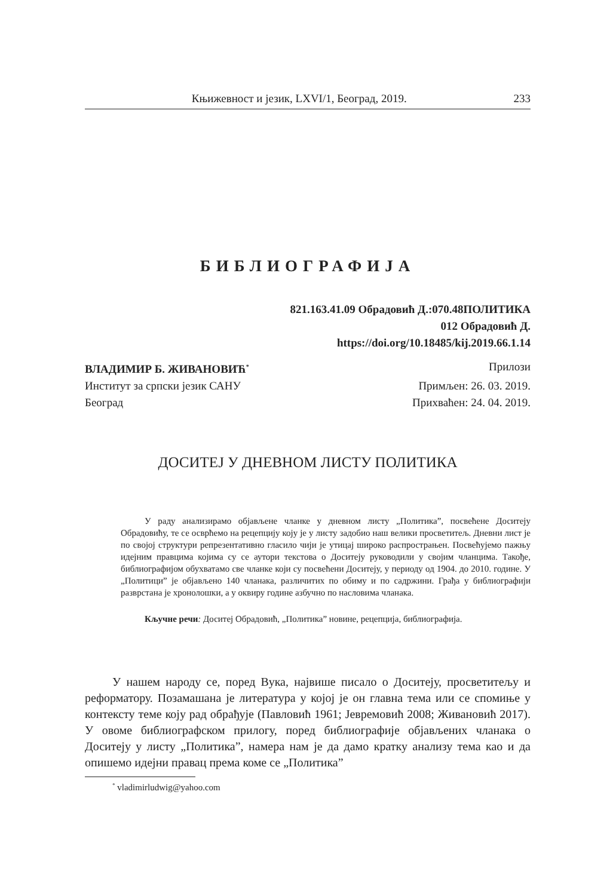Књижевност и језик, LXVI/1, Београд, 2019. 233
БИБЛИОГРАФИЈА
821.163.41.09 Обрадовић Д.:070.48ПОЛИТИКА
012 Обрадовић Д.
https://doi.org/10.18485/kij.2019.66.1.14
ВЛАДИМИР Б. ЖИВАНОВИЋ<sup>*</sup> Прилози
Институт за српски језик САНУ Примљен: 26. 03. 2019.
Београд Прихваћен: 24. 04. 2019.
ДОСИТЕЈ У ДНЕВНОМ ЛИСТУ ПОЛИТИКА
У раду анализирамо објављене чланке у дневном листу „Политика”, посвећене Доситеју Обрадовићу, те се осврћемо на рецепцију коју је у листу задобио наш велики просветитељ. Дневни лист је по својој структури репрезентативно гласило чији је утицај широко распрострањен. Посвећујемо пажњу идејним правцима којима су се аутори текстова о Доситеју руководили у својим чланцима. Такође, библиографијом обухватамо све чланке који су посвећени Доситеју, у периоду од 1904. до 2010. године. У „Политици” је објављено 140 чланака, различитих по обиму и по садржини. Грађа у библиографији разврстана је хронолошки, а у оквиру године азбучно по насловима чланака.
Кључне речи: Доситеј Обрадовић, „Политика” новине, рецепција, библиографија.
У нашем народу се, поред Вука, највише писало о Доситеју, просветитељу и реформатору. Позамашана је литература у којој је он главна тема или се спомиње у контексту теме коју рад обрађује (Павловић 1961; Јевремовић 2008; Живановић 2017). У овоме библиографском прилогу, поред библиографије објављених чланака о Доситеју у листу „Политика”, намера нам је да дамо кратку анализу тема као и да опишемо идејни правац према коме се „Политика”
<sup>*</sup> vladimirludwig@yahoo.com